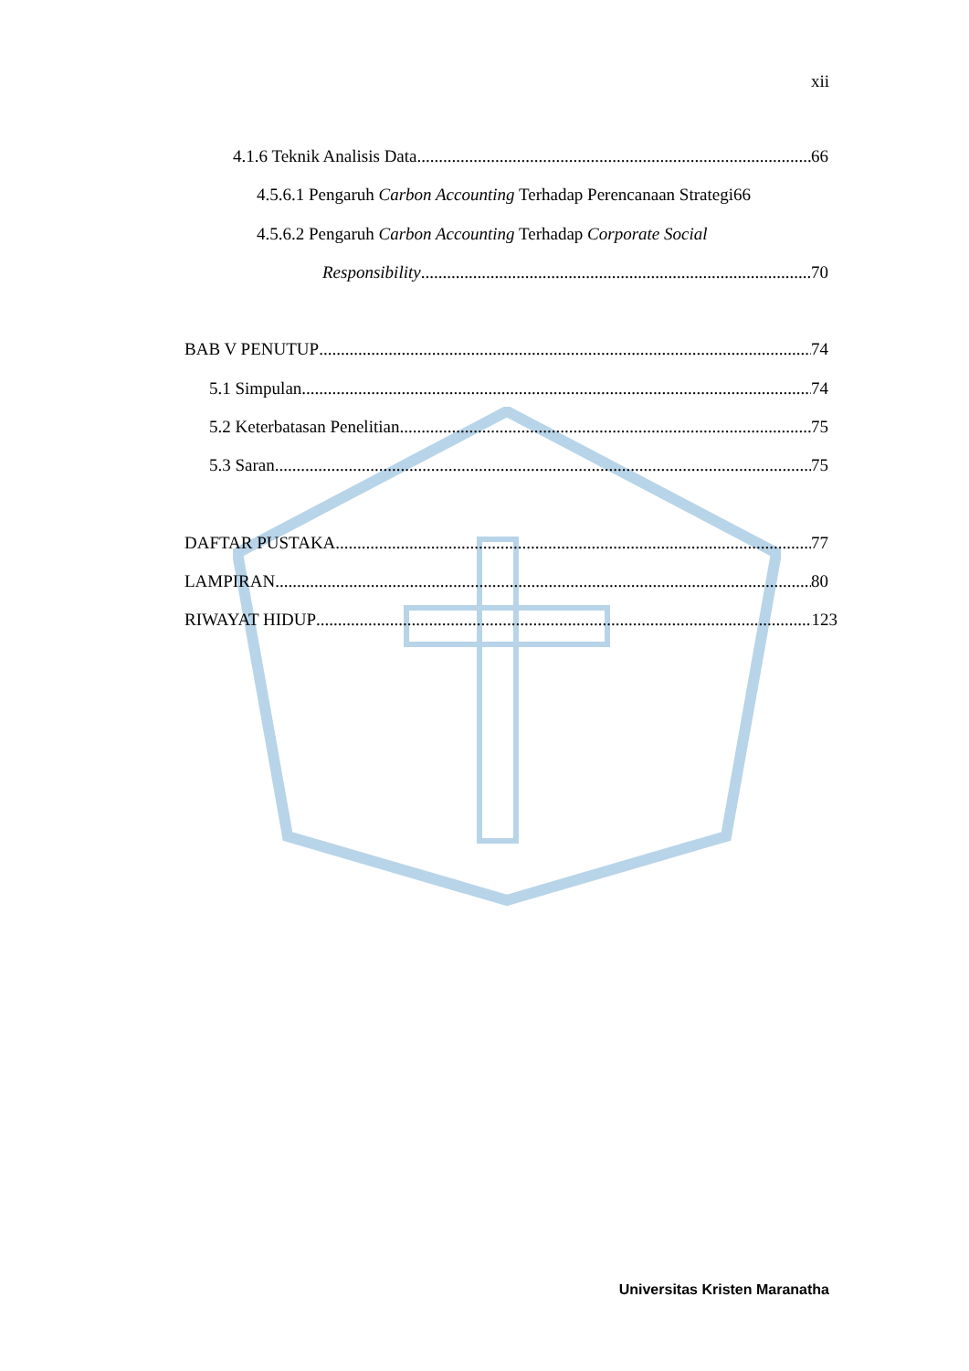xii
4.1.6 Teknik Analisis Data 66
4.5.6.1 Pengaruh Carbon Accounting Terhadap Perencanaan Strategi 66
4.5.6.2 Pengaruh Carbon Accounting Terhadap Corporate Social
Responsibility 70
BAB V PENUTUP 74
5.1 Simpulan 74
5.2 Keterbatasan Penelitian 75
5.3 Saran 75
DAFTAR PUSTAKA 77
LAMPIRAN 80
RIWAYAT HIDUP 123
Universitas Kristen Maranatha